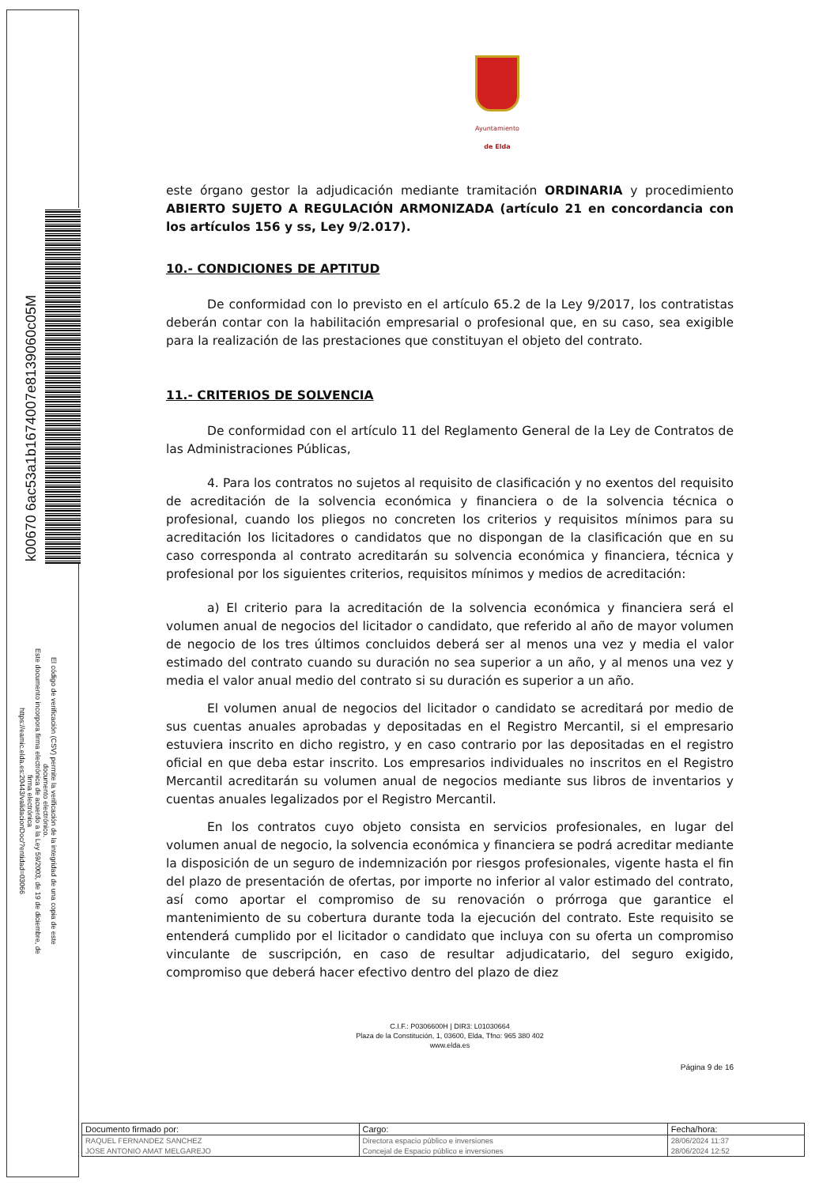k00670 6ac53a1b1674007e8139060c05M
El código de verificación (CSV) permite la verificación de la integridad de una copia de este documento electrónico.
Este documento incorpora firma electrónica de acuerdo a la Ley 59/2003, de 19 de diciembre, de firma electrónica
https://eamic.elda.es:20443/validacionDoc/?entidad=03066
Ayuntamiento
de Elda
este órgano gestor la adjudicación mediante tramitación ORDINARIA y procedimiento ABIERTO SUJETO A REGULACIÓN ARMONIZADA (artículo 21 en concordancia con los artículos 156 y ss, Ley 9/2.017).
10.- CONDICIONES DE APTITUD
De conformidad con lo previsto en el artículo 65.2 de la Ley 9/2017, los contratistas deberán contar con la habilitación empresarial o profesional que, en su caso, sea exigible para la realización de las prestaciones que constituyan el objeto del contrato.
11.- CRITERIOS DE SOLVENCIA
De conformidad con el artículo 11 del Reglamento General de la Ley de Contratos de las Administraciones Públicas,
4. Para los contratos no sujetos al requisito de clasificación y no exentos del requisito de acreditación de la solvencia económica y financiera o de la solvencia técnica o profesional, cuando los pliegos no concreten los criterios y requisitos mínimos para su acreditación los licitadores o candidatos que no dispongan de la clasificación que en su caso corresponda al contrato acreditarán su solvencia económica y financiera, técnica y profesional por los siguientes criterios, requisitos mínimos y medios de acreditación:
a) El criterio para la acreditación de la solvencia económica y financiera será el volumen anual de negocios del licitador o candidato, que referido al año de mayor volumen de negocio de los tres últimos concluidos deberá ser al menos una vez y media el valor estimado del contrato cuando su duración no sea superior a un año, y al menos una vez y media el valor anual medio del contrato si su duración es superior a un año.
El volumen anual de negocios del licitador o candidato se acreditará por medio de sus cuentas anuales aprobadas y depositadas en el Registro Mercantil, si el empresario estuviera inscrito en dicho registro, y en caso contrario por las depositadas en el registro oficial en que deba estar inscrito. Los empresarios individuales no inscritos en el Registro Mercantil acreditarán su volumen anual de negocios mediante sus libros de inventarios y cuentas anuales legalizados por el Registro Mercantil.
En los contratos cuyo objeto consista en servicios profesionales, en lugar del volumen anual de negocio, la solvencia económica y financiera se podrá acreditar mediante la disposición de un seguro de indemnización por riesgos profesionales, vigente hasta el fin del plazo de presentación de ofertas, por importe no inferior al valor estimado del contrato, así como aportar el compromiso de su renovación o prórroga que garantice el mantenimiento de su cobertura durante toda la ejecución del contrato. Este requisito se entenderá cumplido por el licitador o candidato que incluya con su oferta un compromiso vinculante de suscripción, en caso de resultar adjudicatario, del seguro exigido, compromiso que deberá hacer efectivo dentro del plazo de diez
C.I.F.: P0306600H | DIR3: L01030664
Plaza de la Constitución, 1, 03600, Elda, Tfno: 965 380 402
www.elda.es
Página 9 de 16
| Documento firmado por: | Cargo: | Fecha/hora: |
| --- | --- | --- |
| RAQUEL FERNANDEZ SANCHEZ | Directora espacio público e inversiones | 28/06/2024 11:37 |
| JOSE ANTONIO AMAT MELGAREJO | Concejal de Espacio público e inversiones | 28/06/2024 12:52 |